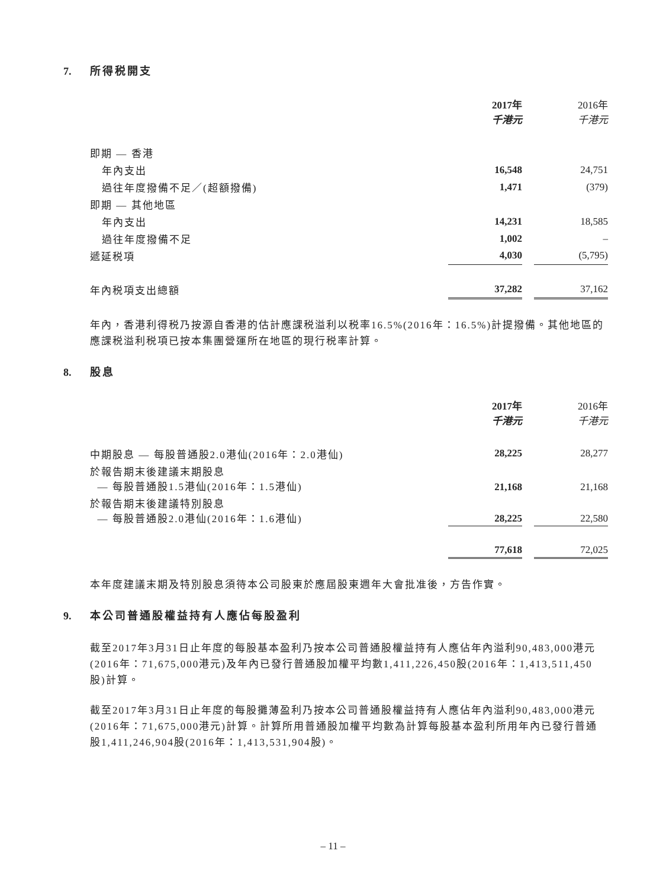7. 所得税開支
| | 2017年 千港元 | | 2016年 千港元 |
| --- | --- | --- | --- |
| 即期 — 香港 | | | |
| 年內支出 | 16,548 | | 24,751 |
| 過往年度撥備不足／(超額撥備) | 1,471 | | (379) |
| 即期 — 其他地區 | | | |
| 年內支出 | 14,231 | | 18,585 |
| 過往年度撥備不足 | 1,002 | | – |
| 遞延税項 | 4,030 | | (5,795) |
| 年內税項支出總額 | 37,282 | | 37,162 |
年內，香港利得税乃按源自香港的估計應課税溢利以税率16.5%(2016年：16.5%)計提撥備。其他地區的應課税溢利税項已按本集團營運所在地區的現行税率計算。
8. 股息
| | 2017年 千港元 | | 2016年 千港元 |
| --- | --- | --- | --- |
| 中期股息 — 每股普通股2.0港仙(2016年：2.0港仙) | 28,225 | | 28,277 |
| 於報告期末後建議末期股息 — 每股普通股1.5港仙(2016年：1.5港仙) | 21,168 | | 21,168 |
| 於報告期末後建議特別股息 — 每股普通股2.0港仙(2016年：1.6港仙) | 28,225 | | 22,580 |
| | 77,618 | | 72,025 |
本年度建議末期及特別股息須待本公司股東於應屆股東週年大會批准後，方告作實。
9. 本公司普通股權益持有人應佔每股盈利
截至2017年3月31日止年度的每股基本盈利乃按本公司普通股權益持有人應佔年內溢利90,483,000港元(2016年：71,675,000港元)及年內已發行普通股加權平均數1,411,226,450股(2016年：1,413,511,450股)計算。
截至2017年3月31日止年度的每股攤薄盈利乃按本公司普通股權益持有人應佔年內溢利90,483,000港元(2016年：71,675,000港元)計算。計算所用普通股加權平均數為計算每股基本盈利所用年內已發行普通股1,411,246,904股(2016年：1,413,531,904股)。
– 11 –